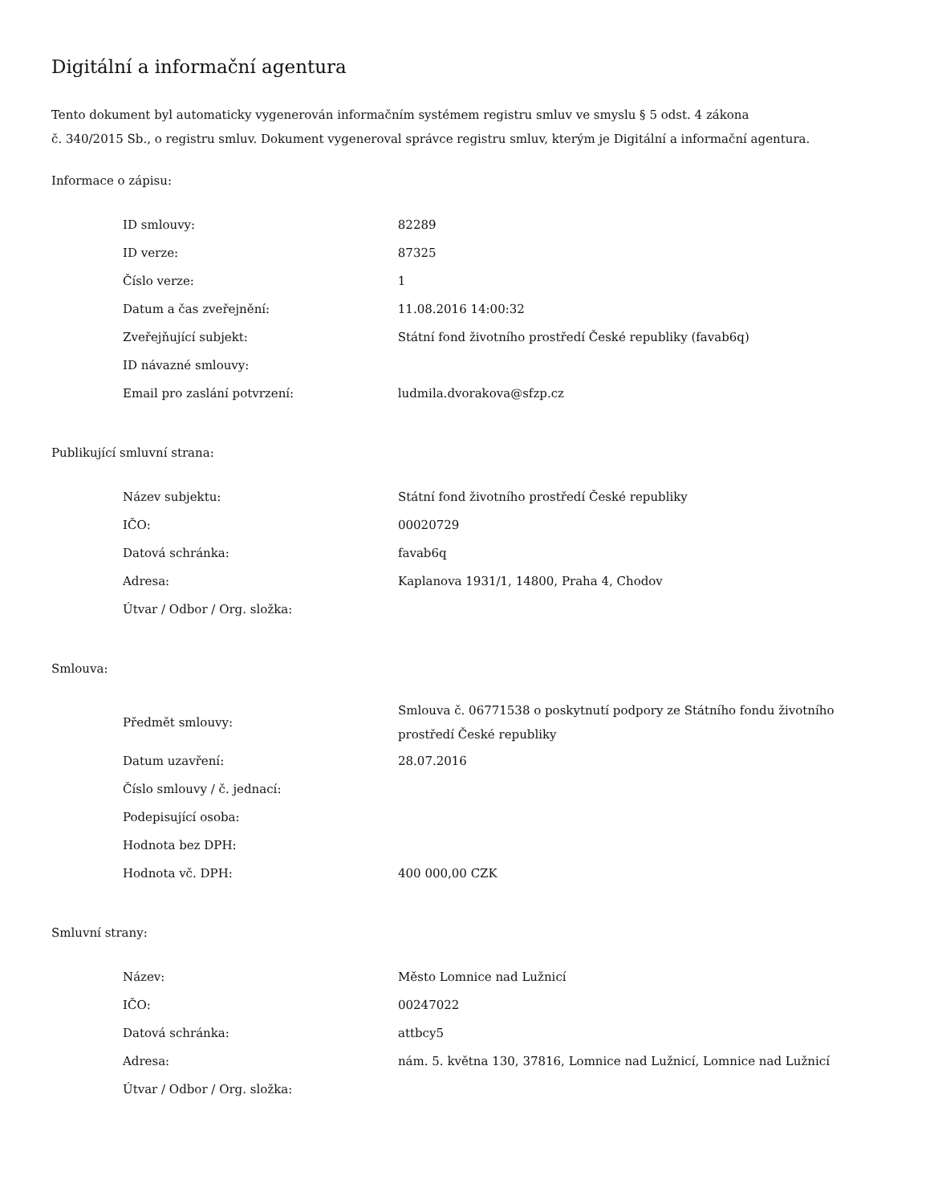Digitální a informační agentura
Tento dokument byl automaticky vygenerován informačním systémem registru smluv ve smyslu § 5 odst. 4 zákona
č. 340/2015 Sb., o registru smluv. Dokument vygeneroval správce registru smluv, kterým je Digitální a informační agentura.
Informace o zápisu:
| ID smlouvy: | 82289 |
| ID verze: | 87325 |
| Číslo verze: | 1 |
| Datum a čas zveřejnění: | 11.08.2016 14:00:32 |
| Zveřejňující subjekt: | Státní fond životního prostředí České republiky (favab6q) |
| ID návazné smlouvy: | |
| Email pro zaslání potvrzení: | ludmila.dvorakova@sfzp.cz |
Publikující smluvní strana:
| Název subjektu: | Státní fond životního prostředí České republiky |
| IČO: | 00020729 |
| Datová schránka: | favab6q |
| Adresa: | Kaplanova 1931/1, 14800, Praha 4, Chodov |
| Útvar / Odbor / Org. složka: | |
Smlouva:
| Předmět smlouvy: | Smlouva č. 06771538 o poskytnutí podpory ze Státního fondu životního prostředí České republiky |
| Datum uzavření: | 28.07.2016 |
| Číslo smlouvy / č. jednací: | |
| Podepisující osoba: | |
| Hodnota bez DPH: | |
| Hodnota vč. DPH: | 400 000,00 CZK |
Smluvní strany:
| Název: | Město Lomnice nad Lužnicí |
| IČO: | 00247022 |
| Datová schránka: | attbcy5 |
| Adresa: | nám. 5. května 130, 37816, Lomnice nad Lužnicí, Lomnice nad Lužnicí |
| Útvar / Odbor / Org. složka: | |